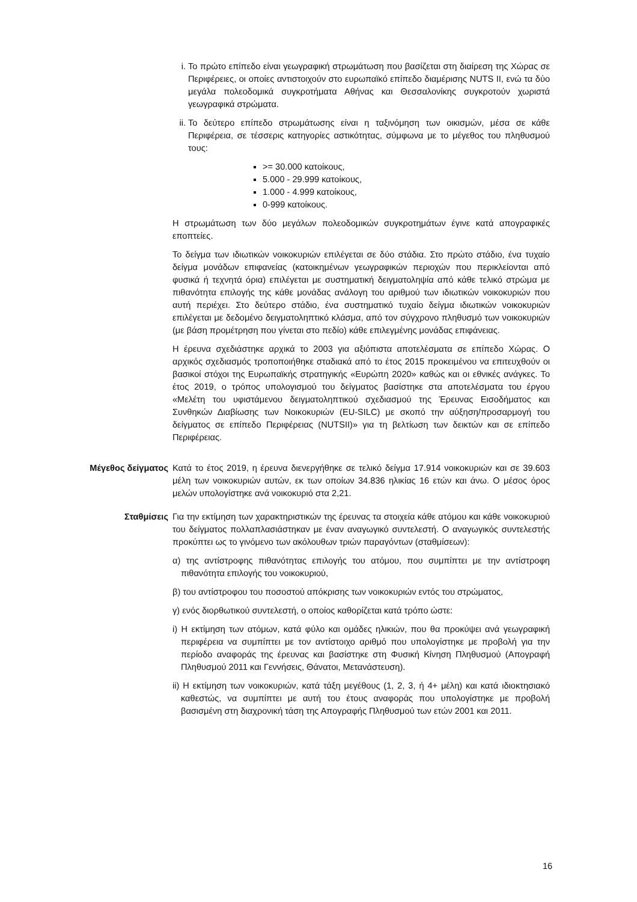i. Το πρώτο επίπεδο είναι γεωγραφική στρωμάτωση που βασίζεται στη διαίρεση της Χώρας σε Περιφέρειες, οι οποίες αντιστοιχούν στο ευρωπαϊκό επίπεδο διαμέρισης NUTS II, ενώ τα δύο μεγάλα πολεοδομικά συγκροτήματα Αθήνας και Θεσσαλονίκης συγκροτούν χωριστά γεωγραφικά στρώματα.
ii. Το δεύτερο επίπεδο στρωμάτωσης είναι η ταξινόμηση των οικισμών, μέσα σε κάθε Περιφέρεια, σε τέσσερις κατηγορίες αστικότητας, σύμφωνα με το μέγεθος του πληθυσμού τους:
>= 30.000 κατοίκους,
5.000 - 29.999 κατοίκους,
1.000 - 4.999 κατοίκους,
0-999 κατοίκους.
Η στρωμάτωση των δύο μεγάλων πολεοδομικών συγκροτημάτων έγινε κατά απογραφικές εποπτείες.
Το δείγμα των ιδιωτικών νοικοκυριών επιλέγεται σε δύο στάδια. Στο πρώτο στάδιο, ένα τυχαίο δείγμα μονάδων επιφανείας (κατοικημένων γεωγραφικών περιοχών που περικλείονται από φυσικά ή τεχνητά όρια) επιλέγεται με συστηματική δειγματοληψία από κάθε τελικό στρώμα με πιθανότητα επιλογής της κάθε μονάδας ανάλογη του αριθμού των ιδιωτικών νοικοκυριών που αυτή περιέχει. Στο δεύτερο στάδιο, ένα συστηματικό τυχαίο δείγμα ιδιωτικών νοικοκυριών επιλέγεται με δεδομένο δειγματοληπτικό κλάσμα, από τον σύγχρονο πληθυσμό των νοικοκυριών (με βάση προμέτρηση που γίνεται στο πεδίο) κάθε επιλεγμένης μονάδας επιφάνειας.
Η έρευνα σχεδιάστηκε αρχικά το 2003 για αξιόπιστα αποτελέσματα σε επίπεδο Χώρας. Ο αρχικός σχεδιασμός τροποποιήθηκε σταδιακά από το έτος 2015 προκειμένου να επιτευχθούν οι βασικοί στόχοι της Ευρωπαϊκής στρατηγικής «Ευρώπη 2020» καθώς και οι εθνικές ανάγκες. Το έτος 2019, ο τρόπος υπολογισμού του δείγματος βασίστηκε στα αποτελέσματα του έργου «Μελέτη του υφιστάμενου δειγματοληπτικού σχεδιασμού της Έρευνας Εισοδήματος και Συνθηκών Διαβίωσης των Νοικοκυριών (EU-SILC) με σκοπό την αύξηση/προσαρμογή του δείγματος σε επίπεδο Περιφέρειας (NUTSII)» για τη βελτίωση των δεικτών και σε επίπεδο Περιφέρειας.
Μέγεθος δείγματος
Κατά το έτος 2019, η έρευνα διενεργήθηκε σε τελικό δείγμα 17.914 νοικοκυριών και σε 39.603 μέλη των νοικοκυριών αυτών, εκ των οποίων 34.836 ηλικίας 16 ετών και άνω. Ο μέσος όρος μελών υπολογίστηκε ανά νοικοκυριό στα 2,21.
Σταθμίσεις
Για την εκτίμηση των χαρακτηριστικών της έρευνας τα στοιχεία κάθε ατόμου και κάθε νοικοκυριού του δείγματος πολλαπλασιάστηκαν με έναν αναγωγικό συντελεστή. Ο αναγωγικός συντελεστής προκύπτει ως το γινόμενο των ακόλουθων τριών παραγόντων (σταθμίσεων):
α) της αντίστροφης πιθανότητας επιλογής του ατόμου, που συμπίπτει με την αντίστροφη πιθανότητα επιλογής του νοικοκυριού,
β) του αντίστροφου του ποσοστού απόκρισης των νοικοκυριών εντός του στρώματος,
γ) ενός διορθωτικού συντελεστή, ο οποίος καθορίζεται κατά τρόπο ώστε:
i) Η εκτίμηση των ατόμων, κατά φύλο και ομάδες ηλικιών, που θα προκύψει ανά γεωγραφική περιφέρεια να συμπίπτει με τον αντίστοιχο αριθμό που υπολογίστηκε με προβολή για την περίοδο αναφοράς της έρευνας και βασίστηκε στη Φυσική Κίνηση Πληθυσμού (Απογραφή Πληθυσμού 2011 και Γεννήσεις, Θάνατοι, Μετανάστευση).
ii) Η εκτίμηση των νοικοκυριών, κατά τάξη μεγέθους (1, 2, 3, ή 4+ μέλη) και κατά ιδιοκτησιακό καθεστώς, να συμπίπτει με αυτή του έτους αναφοράς που υπολογίστηκε με προβολή βασισμένη στη διαχρονική τάση της Απογραφής Πληθυσμού των ετών 2001 και 2011.
16